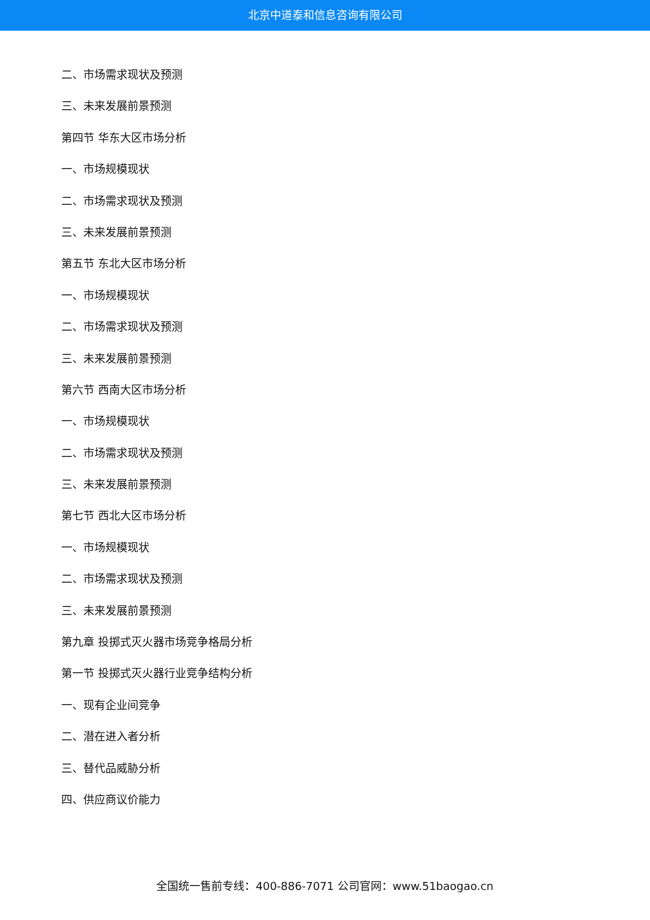北京中道泰和信息咨询有限公司
二、市场需求现状及预测
三、未来发展前景预测
第四节 华东大区市场分析
一、市场规模现状
二、市场需求现状及预测
三、未来发展前景预测
第五节 东北大区市场分析
一、市场规模现状
二、市场需求现状及预测
三、未来发展前景预测
第六节 西南大区市场分析
一、市场规模现状
二、市场需求现状及预测
三、未来发展前景预测
第七节 西北大区市场分析
一、市场规模现状
二、市场需求现状及预测
三、未来发展前景预测
第九章 投掷式灭火器市场竞争格局分析
第一节 投掷式灭火器行业竞争结构分析
一、现有企业间竞争
二、潜在进入者分析
三、替代品威胁分析
四、供应商议价能力
全国统一售前专线：400-886-7071 公司官网：www.51baogao.cn